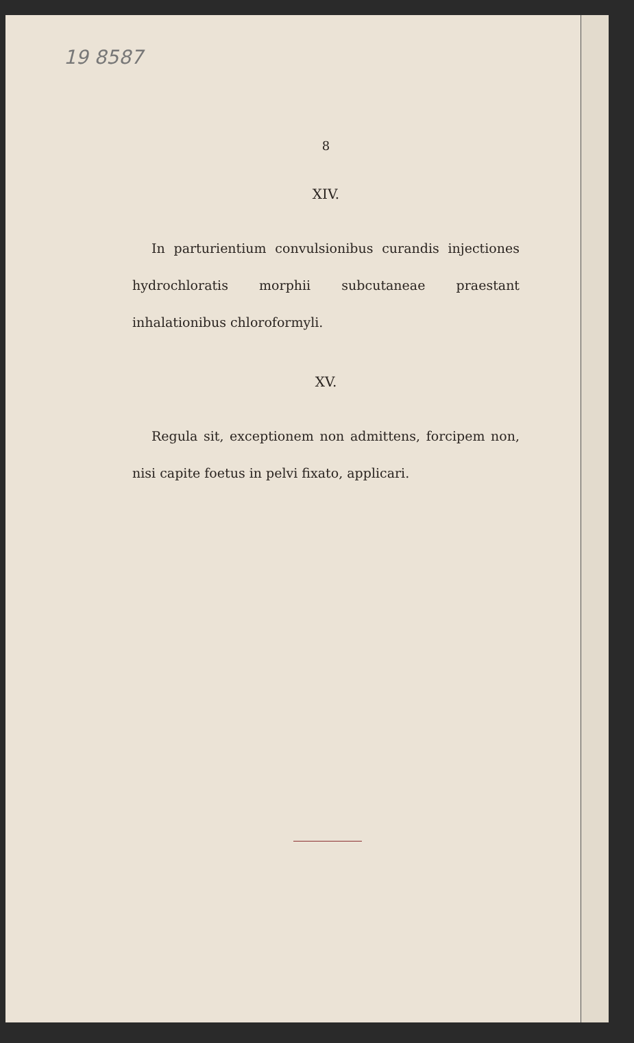19 8587
8
XIV.
In parturientium convulsionibus curandis injectiones hydrochloratis morphii subcutaneae praestant inhalationibus chloroformyli.
XV.
Regula sit, exceptionem non admittens, forcipem non, nisi capite foetus in pelvi fixato, applicari.